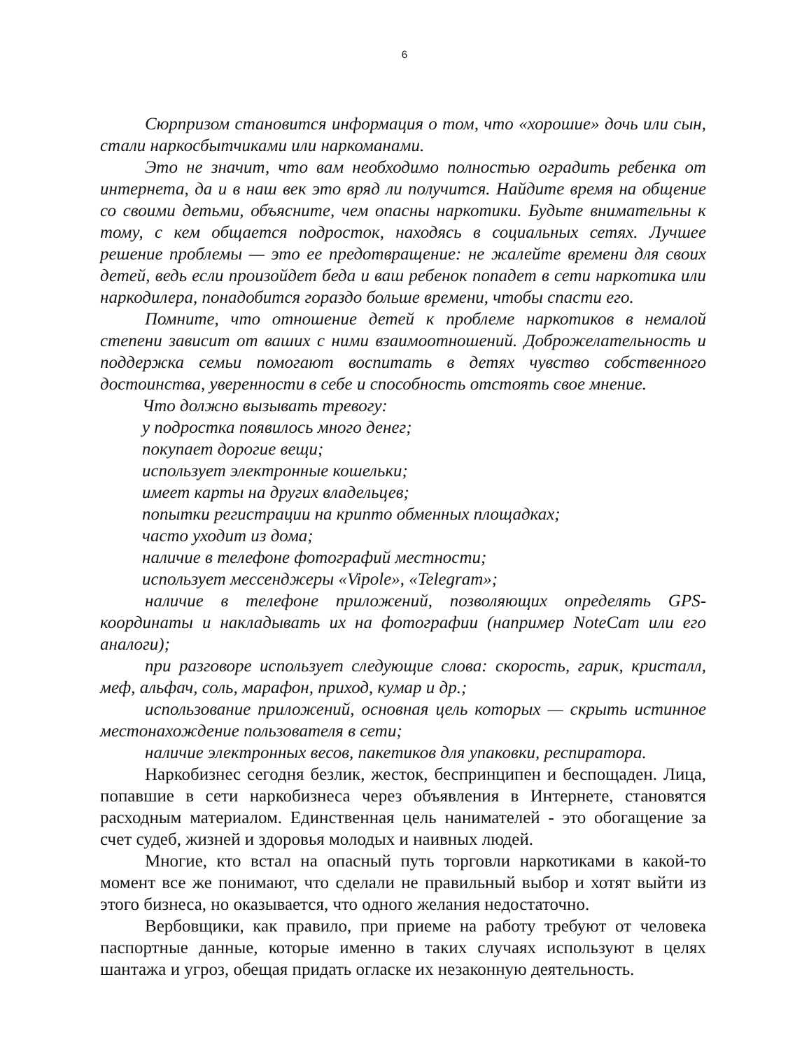6
Сюрпризом становится информация о том, что «хорошие» дочь или сын, стали наркосбытчиками или наркоманами.
Это не значит, что вам необходимо полностью оградить ребенка от интернета, да и в наш век это вряд ли получится. Найдите время на общение со своими детьми, объясните, чем опасны наркотики. Будьте внимательны к тому, с кем общается подросток, находясь в социальных сетях. Лучшее решение проблемы — это ее предотвращение: не жалейте времени для своих детей, ведь если произойдет беда и ваш ребенок попадет в сети наркотика или наркодилера, понадобится гораздо больше времени, чтобы спасти его.
Помните, что отношение детей к проблеме наркотиков в немалой степени зависит от ваших с ними взаимоотношений. Доброжелательность и поддержка семьи помогают воспитать в детях чувство собственного достоинства, уверенности в себе и способность отстоять свое мнение.
Что должно вызывать тревогу:
у подростка появилось много денег;
покупает дорогие вещи;
использует электронные кошельки;
имеет карты на других владельцев;
попытки регистрации на крипто обменных площадках;
часто уходит из дома;
наличие в телефоне фотографий местности;
использует мессенджеры «Vipole», «Telegram»;
наличие в телефоне приложений, позволяющих определять GPS-координаты и накладывать их на фотографии (например NoteCam или его аналоги);
при разговоре использует следующие слова: скорость, гарик, кристалл, меф, альфач, соль, марафон, приход, кумар и др.;
использование приложений, основная цель которых — скрыть истинное местонахождение пользователя в сети;
наличие электронных весов, пакетиков для упаковки, респиратора.
Наркобизнес сегодня безлик, жесток, беспринципен и беспощаден. Лица, попавшие в сети наркобизнеса через объявления в Интернете, становятся расходным материалом. Единственная цель нанимателей - это обогащение за счет судеб, жизней и здоровья молодых и наивных людей.
Многие, кто встал на опасный путь торговли наркотиками в какой-то момент все же понимают, что сделали не правильный выбор и хотят выйти из этого бизнеса, но оказывается, что одного желания недостаточно.
Вербовщики, как правило, при приеме на работу требуют от человека паспортные данные, которые именно в таких случаях используют в целях шантажа и угроз, обещая придать огласке их незаконную деятельность.